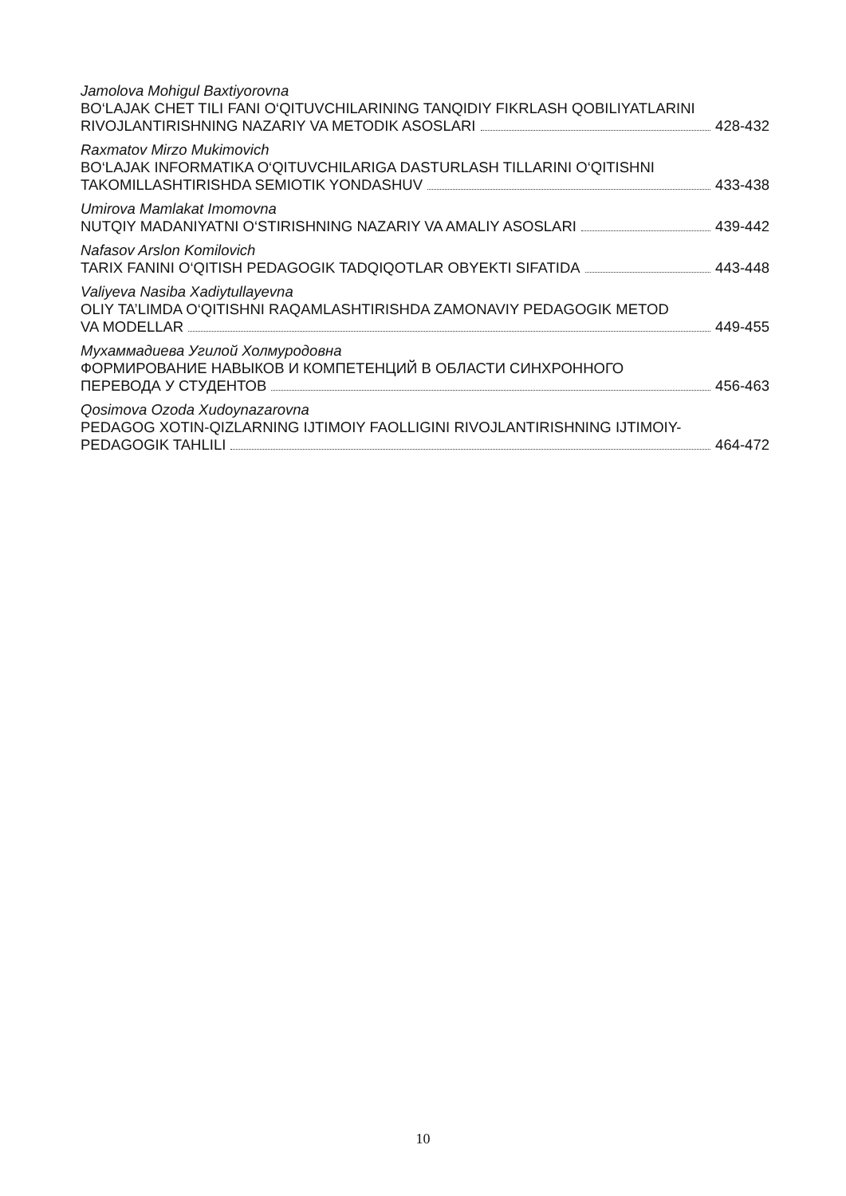Jamolova Mohigul Baxtiyorovna
BO‘LAJAK CHET TILI FANI O‘QITUVCHILARINING TANQIDIY FIKRLASH QOBILIYATLARINI
RIVOJLANTIRISHNING NAZARIY VA METODIK ASOSLARI 428-432
Raxmatov Mirzo Mukimovich
BO‘LAJAK INFORMATIKA O‘QITUVCHILARIGA DASTURLASH TILLARINI O‘QITISHNI
TAKOMILLASHTIRISHDA SEMIOTIK YONDASHUV 433-438
Umirova Mamlakat Imomovna
NUTQIY MADANIYATNI O‘STIRISHNING NAZARIY VA AMALIY ASOSLARI 439-442
Nafasov Arslon Komilovich
TARIX FANINI O‘QITISH PEDAGOGIK TADQIQOTLAR OBYEKTI SIFATIDA 443-448
Valiyeva Nasiba Xadiytullayevna
OLIY TA’LIMDA O‘QITISHNI RAQAMLASHTIRISHDA ZAMONAVIY PEDAGOGIK METOD
VA MODELLAR 449-455
Мухаммадиева Угилой Холмуродовна
ФОРМИРОВАНИЕ НАВЫКОВ И КОМПЕТЕНЦИЙ В ОБЛАСТИ СИНХРОННОГО
ПЕРЕВОДА У СТУДЕНТОВ 456-463
Qosimova Ozoda Xudoynazarovna
PEDAGOG XOTIN-QIZLARNING IJTIMOIY FAOLLIGINI RIVOJLANTIRISHNING IJTIMOIY-
PEDAGOGIK TAHLILI 464-472
10